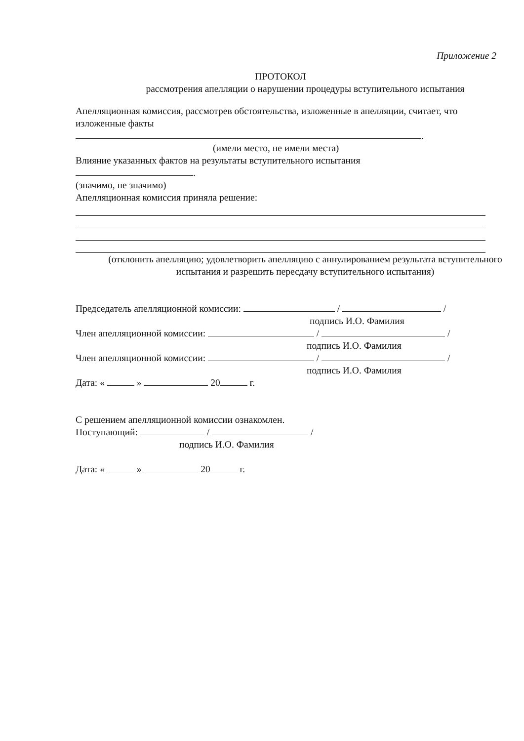Приложение 2
ПРОТОКОЛ
рассмотрения апелляции о нарушении процедуры вступительного испытания
Апелляционная комиссия, рассмотрев обстоятельства, изложенные в апелляции, считает, что изложенные факты
.
(имели место, не имели места)
Влияние указанных фактов на результаты вступительного испытания
.
(значимо, не значимо)
Апелляционная комиссия приняла решение:
(отклонить апелляцию; удовлетворить апелляцию с аннулированием результата вступительного испытания и разрешить пересдачу вступительного испытания)
Председатель апелляционной комиссии: / /
подпись И.О. Фамилия
Член апелляционной комиссии: / /
подпись И.О. Фамилия
Член апелляционной комиссии: / /
подпись И.О. Фамилия
Дата: « » 20 г.
С решением апелляционной комиссии ознакомлен.
Поступающий: / /
подпись И.О. Фамилия
Дата: « » 20 г.